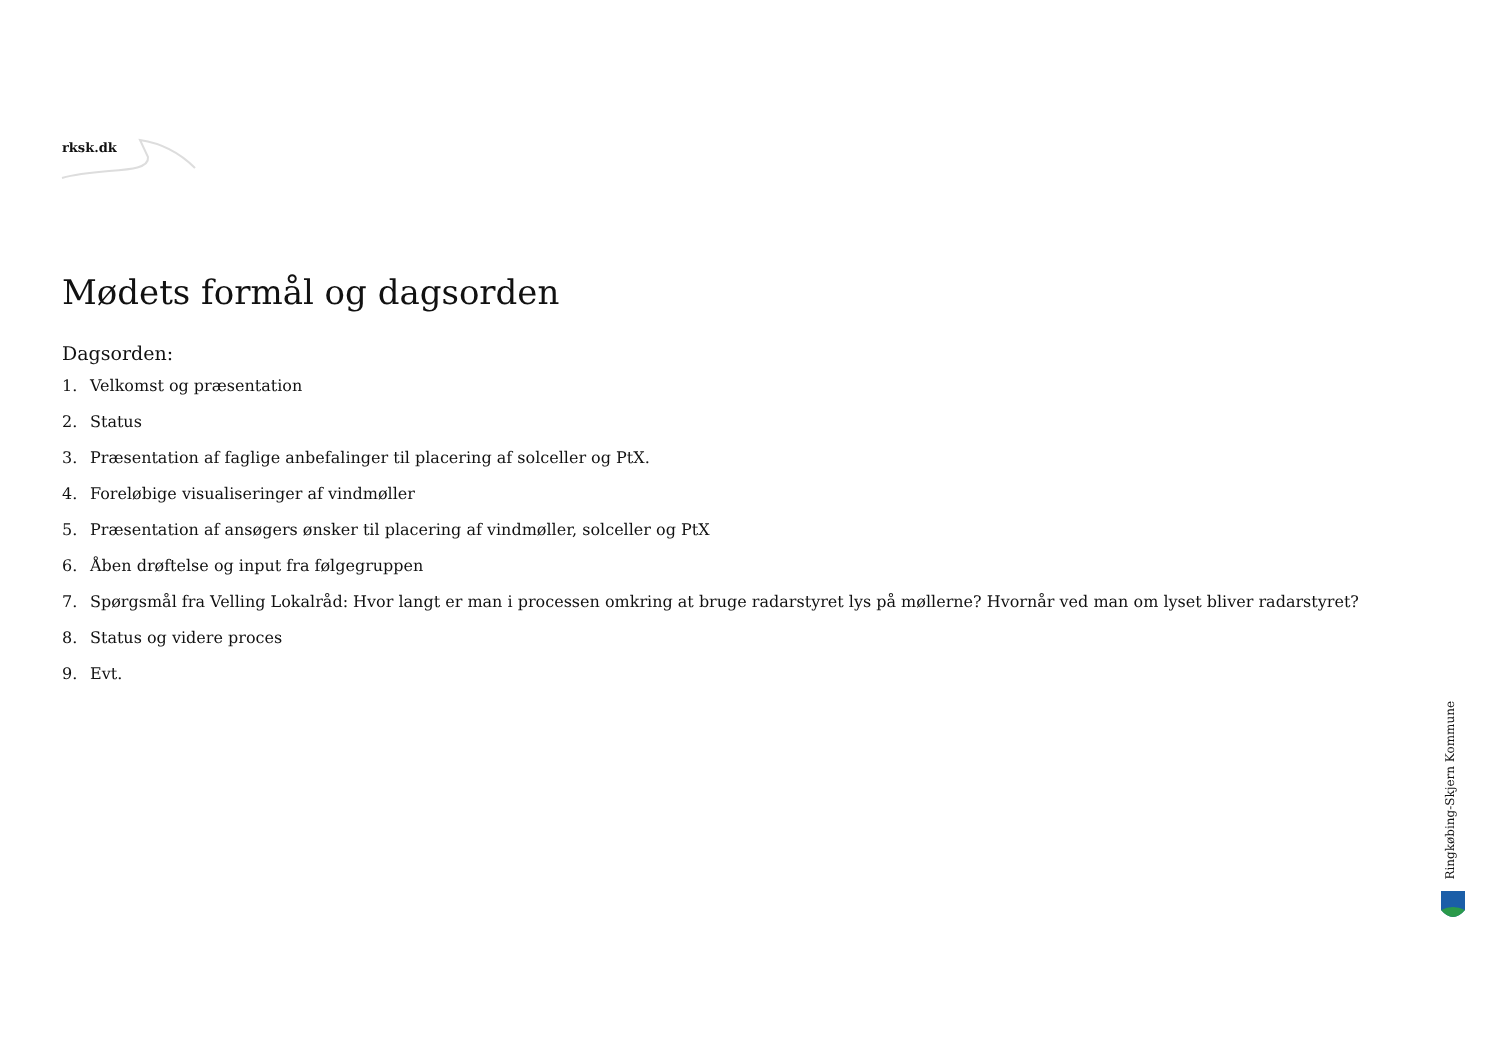rksk.dk
Mødets formål og dagsorden
Dagsorden:
1. Velkomst og præsentation
2. Status
3. Præsentation af faglige anbefalinger til placering af solceller og PtX.
4. Foreløbige visualiseringer af vindmøller
5. Præsentation af ansøgers ønsker til placering af vindmøller, solceller og PtX
6. Åben drøftelse og input fra følgegruppen
7. Spørgsmål fra Velling Lokalråd: Hvor langt er man i processen omkring at bruge radarstyret lys på møllerne? Hvornår ved man om lyset bliver radarstyret?
8. Status og videre proces
9. Evt.
Ringkøbing-Skjern Kommune